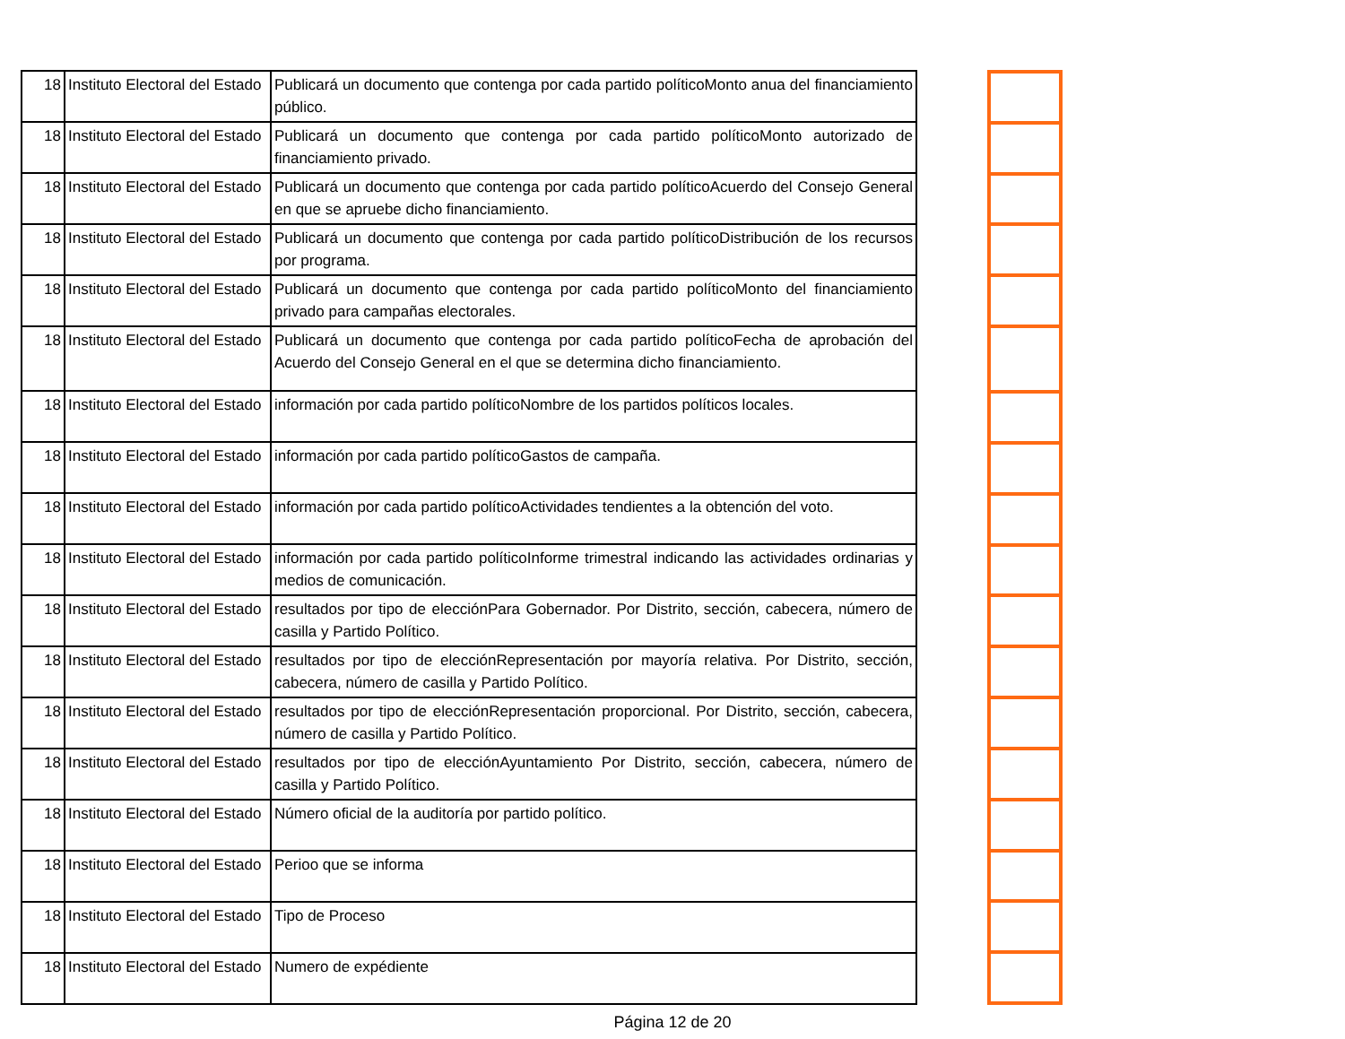| 18 | Instituto Electoral del Estado | Publicará un documento que contenga por cada partido políticoMonto anua del financiamiento público. |
| 18 | Instituto Electoral del Estado | Publicará un documento que contenga por cada partido políticoMonto autorizado de financiamiento privado. |
| 18 | Instituto Electoral del Estado | Publicará un documento que contenga por cada partido políticoAcuerdo del Consejo General en que se apruebe dicho financiamiento. |
| 18 | Instituto Electoral del Estado | Publicará un documento que contenga por cada partido políticoDistribución de los recursos por programa. |
| 18 | Instituto Electoral del Estado | Publicará un documento que contenga por cada partido políticoMonto del financiamiento privado para campañas electorales. |
| 18 | Instituto Electoral del Estado | Publicará un documento que contenga por cada partido políticoFecha de aprobación del Acuerdo del Consejo General en el que se determina dicho financiamiento. |
| 18 | Instituto Electoral del Estado | información por cada partido políticoNombre de los partidos políticos locales. |
| 18 | Instituto Electoral del Estado | información por cada partido políticoGastos de campaña. |
| 18 | Instituto Electoral del Estado | información por cada partido políticoActividades tendientes a la obtención del voto. |
| 18 | Instituto Electoral del Estado | información por cada partido políticoInforme trimestral indicando las actividades ordinarias y medios de comunicación. |
| 18 | Instituto Electoral del Estado | resultados por tipo de elecciónPara Gobernador. Por Distrito, sección, cabecera, número de casilla y Partido Político. |
| 18 | Instituto Electoral del Estado | resultados por tipo de elecciónRepresentación por mayoría relativa. Por Distrito, sección, cabecera, número de casilla y Partido Político. |
| 18 | Instituto Electoral del Estado | resultados por tipo de elecciónRepresentación proporcional. Por Distrito, sección, cabecera, número de casilla y Partido Político. |
| 18 | Instituto Electoral del Estado | resultados por tipo de elecciónAyuntamiento Por Distrito, sección, cabecera, número de casilla y Partido Político. |
| 18 | Instituto Electoral del Estado | Número oficial de la auditoría por partido político. |
| 18 | Instituto Electoral del Estado | Perioo que se informa |
| 18 | Instituto Electoral del Estado | Tipo de Proceso |
| 18 | Instituto Electoral del Estado | Numero de expédiente |
Página 12 de 20